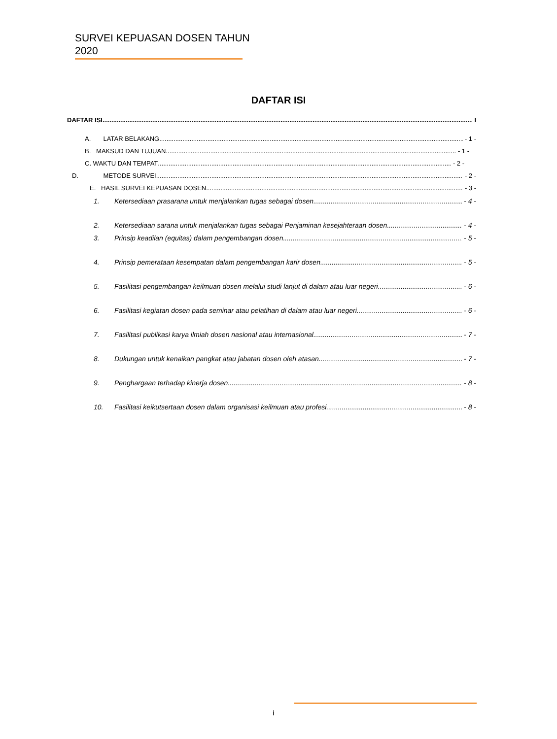SURVEI KEPUASAN DOSEN TAHUN 2020
DAFTAR ISI
DAFTAR ISI I
A. LATAR BELAKANG - 1 -
B. MAKSUD DAN TUJUAN - 1 -
C. WAKTU DAN TEMPAT - 2 -
D. METODE SURVEI - 2 -
E. HASIL SURVEI KEPUASAN DOSEN - 3 -
1. Ketersediaan prasarana untuk menjalankan tugas sebagai dosen - 4 -
2. Ketersediaan sarana untuk menjalankan tugas sebagai Penjaminan kesejahteraan dosen - 4 -
3. Prinsip keadilan (equitas) dalam pengembangan dosen - 5 -
4. Prinsip pemerataan kesempatan dalam pengembangan karir dosen - 5 -
5. Fasilitasi pengembangan keilmuan dosen melalui studi lanjut di dalam atau luar negeri - 6 -
6. Fasilitasi kegiatan dosen pada seminar atau pelatihan di dalam atau luar negeri - 6 -
7. Fasilitasi publikasi karya ilmiah dosen nasional atau internasional - 7 -
8. Dukungan untuk kenaikan pangkat atau jabatan dosen oleh atasan - 7 -
9. Penghargaan terhadap kinerja dosen - 8 -
10. Fasilitasi keikutsertaan dosen dalam organisasi keilmuan atau profesi - 8 -
i